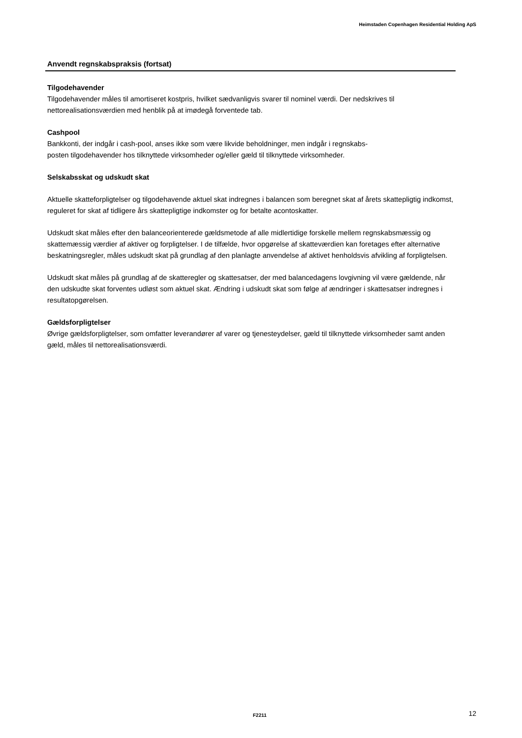Heimstaden Copenhagen Residential Holding ApS
Anvendt regnskabspraksis (fortsat)
Tilgodehavender
Tilgodehavender måles til amortiseret kostpris, hvilket sædvanligvis svarer til nominel værdi. Der nedskrives til nettorealisationsværdien med henblik på at imødegå forventede tab.
Cashpool
Bankkonti, der indgår i cash-pool, anses ikke som være likvide beholdninger, men indgår i regnskabs-
posten tilgodehavender hos tilknyttede virksomheder og/eller gæld til tilknyttede virksomheder.
Selskabsskat og udskudt skat
Aktuelle skatteforpligtelser og tilgodehavende aktuel skat indregnes i balancen som beregnet skat af årets skattepligtig indkomst, reguleret for skat af tidligere års skattepligtige indkomster og for betalte acontoskatter.
Udskudt skat måles efter den balanceorienterede gældsmetode af alle midlertidige forskelle mellem regnskabsmæssig og skattemæssig værdier af aktiver og forpligtelser. I de tilfælde, hvor opgørelse af skatteværdien kan foretages efter alternative beskatningsregler, måles udskudt skat på grundlag af den planlagte anvendelse af aktivet henholdsvis afvikling af forpligtelsen.
Udskudt skat måles på grundlag af de skatteregler og skattesatser, der med balancedagens lovgivning vil være gældende, når den udskudte skat forventes udløst som aktuel skat. Ændring i udskudt skat som følge af ændringer i skattesatser indregnes i resultatopgørelsen.
Gældsforpligtelser
Øvrige gældsforpligtelser, som omfatter leverandører af varer og tjenesteydelser, gæld til tilknyttede virksomheder samt anden gæld, måles til nettorealisationsværdi.
F2211 12